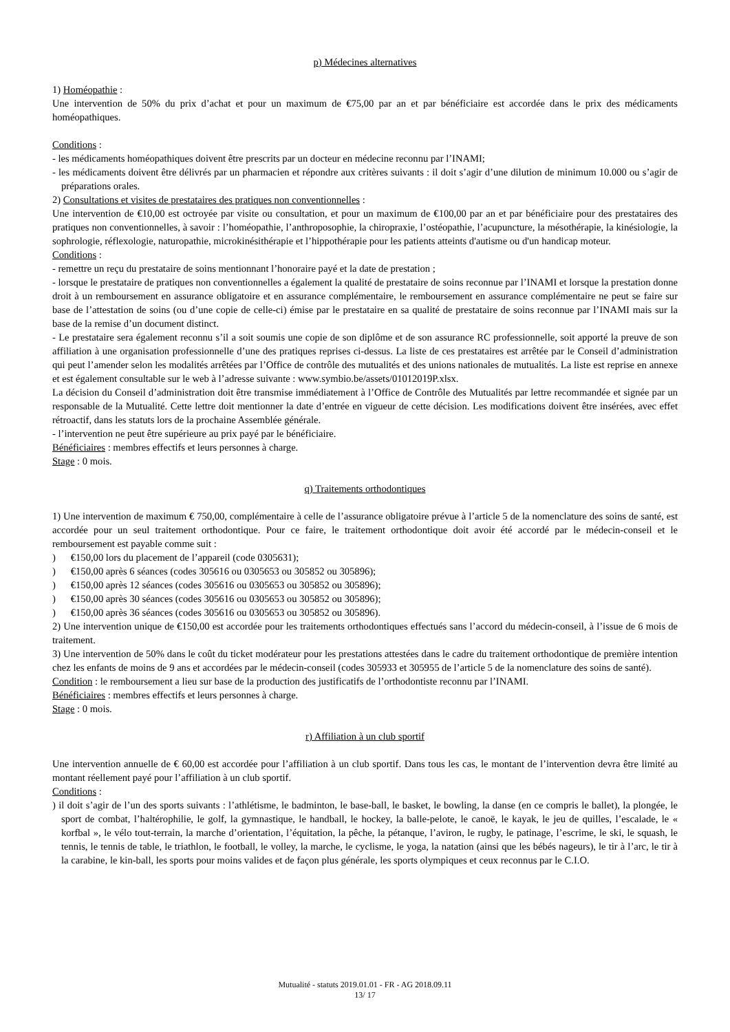p) Médecines alternatives
1) Homéopathie :
Une intervention de 50% du prix d’achat et pour un maximum de €75,00 par an et par bénéficiaire est accordée dans le prix des médicaments homéopathiques.
Conditions :
- les médicaments homéopathiques doivent être prescrits par un docteur en médecine reconnu par l’INAMI;
- les médicaments doivent être délivrés par un pharmacien et répondre aux critères suivants : il doit s’agir d’une dilution de minimum 10.000 ou s’agir de préparations orales.
2) Consultations et visites de prestataires des pratiques non conventionnelles :
Une intervention de €10,00 est octroyée par visite ou consultation, et pour un maximum de €100,00 par an et par bénéficiaire pour des prestataires des pratiques non conventionnelles, à savoir : l’homéopathie, l’anthroposophie, la chiropraxie, l’ostéopathie, l’acupuncture, la mésothérapie, la kinésiologie, la sophrologie, réflexologie, naturopathie, microkinésithérapie et l’hippothérapie pour les patients atteints d'autisme ou d'un handicap moteur.
Conditions :
- remettre un reçu du prestataire de soins mentionnant l’honoraire payé et la date de prestation ;
- lorsque le prestataire de pratiques non conventionnelles a également la qualité de prestataire de soins reconnue par l’INAMI et lorsque la prestation donne droit à un remboursement en assurance obligatoire et en assurance complémentaire, le remboursement en assurance complémentaire ne peut se faire sur base de l’attestation de soins (ou d’une copie de celle-ci) émise par le prestataire en sa qualité de prestataire de soins reconnue par l’INAMI mais sur la base de la remise d’un document distinct.
- Le prestataire sera également reconnu s’il a soit soumis une copie de son diplôme et de son assurance RC professionnelle, soit apporté la preuve de son affiliation à une organisation professionnelle d’une des pratiques reprises ci-dessus. La liste de ces prestataires est arrêtée par le Conseil d’administration qui peut l’amender selon les modalités arrêtées par l’Office de contrôle des mutualités et des unions nationales de mutualités. La liste est reprise en annexe et est également consultable sur le web à l’adresse suivante : www.symbio.be/assets/01012019P.xlsx.
La décision du Conseil d’administration doit être transmise immédiatement à l’Office de Contrôle des Mutualités par lettre recommandée et signée par un responsable de la Mutualité. Cette lettre doit mentionner la date d’entrée en vigueur de cette décision. Les modifications doivent être insérées, avec effet rétroactif, dans les statuts lors de la prochaine Assemblée générale.
- l’intervention ne peut être supérieure au prix payé par le bénéficiaire.
Bénéficiaires : membres effectifs et leurs personnes à charge.
Stage : 0 mois.
q) Traitements orthodontiques
1) Une intervention de maximum € 750,00, complémentaire à celle de l’assurance obligatoire prévue à l’article 5 de la nomenclature des soins de santé, est accordée pour un seul traitement orthodontique. Pour ce faire, le traitement orthodontique doit avoir été accordé par le médecin-conseil et le remboursement est payable comme suit :
) €150,00 lors du placement de l’appareil (code 0305631);
) €150,00 après 6 séances (codes 305616 ou 0305653 ou 305852 ou 305896);
) €150,00 après 12 séances (codes 305616 ou 0305653 ou 305852 ou 305896);
) €150,00 après 30 séances (codes 305616 ou 0305653 ou 305852 ou 305896);
) €150,00 après 36 séances (codes 305616 ou 0305653 ou 305852 ou 305896).
2) Une intervention unique de €150,00 est accordée pour les traitements orthodontiques effectués sans l’accord du médecin-conseil, à l’issue de 6 mois de traitement.
3) Une intervention de 50% dans le coût du ticket modérateur pour les prestations attestées dans le cadre du traitement orthodontique de première intention chez les enfants de moins de 9 ans et accordées par le médecin-conseil (codes 305933 et 305955 de l’article 5 de la nomenclature des soins de santé).
Condition : le remboursement a lieu sur base de la production des justificatifs de l’orthodontiste reconnu par l’INAMI.
Bénéficiaires : membres effectifs et leurs personnes à charge.
Stage : 0 mois.
r) Affiliation à un club sportif
Une intervention annuelle de € 60,00 est accordée pour l’affiliation à un club sportif. Dans tous les cas, le montant de l’intervention devra être limité au montant réellement payé pour l’affiliation à un club sportif.
Conditions :
) il doit s’agir de l’un des sports suivants : l’athlétisme, le badminton, le base-ball, le basket, le bowling, la danse (en ce compris le ballet), la plongée, le sport de combat, l’haltérophilie, le golf, la gymnastique, le handball, le hockey, la balle-pelote, le canoë, le kayak, le jeu de quilles, l’escalade, le « korfbal », le vélo tout-terrain, la marche d’orientation, l’équitation, la pêche, la pétanque, l’aviron, le rugby, le patinage, l’escrime, le ski, le squash, le tennis, le tennis de table, le triathlon, le football, le volley, la marche, le cyclisme, le yoga, la natation (ainsi que les bébés nageurs), le tir à l’arc, le tir à la carabine, le kin-ball, les sports pour moins valides et de façon plus générale, les sports olympiques et ceux reconnus par le C.I.O.
Mutualité - statuts 2019.01.01 - FR - AG 2018.09.11
13/ 17